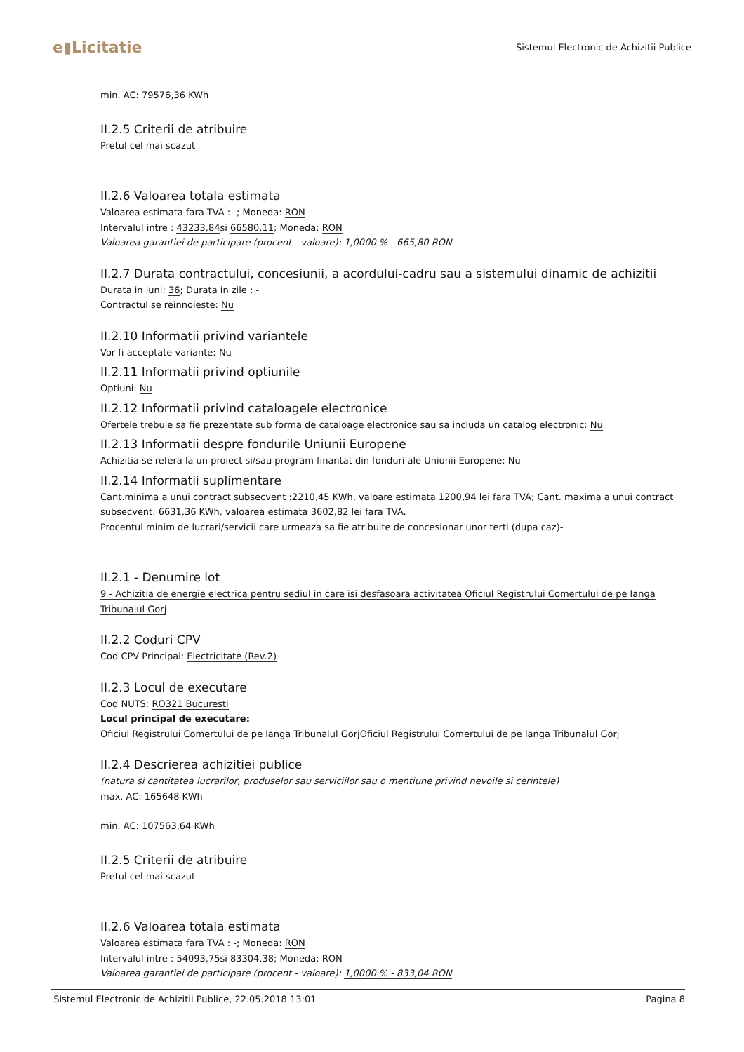e▮Licitatie
Sistemul Electronic de Achizitii Publice
min. AC: 79576,36 KWh
II.2.5 Criterii de atribuire
Pretul cel mai scazut
II.2.6 Valoarea totala estimata
Valoarea estimata fara TVA : -; Moneda: RON
Intervalul intre : 43233,84si 66580,11; Moneda: RON
Valoarea garantiei de participare (procent - valoare): 1,0000 % - 665,80 RON
II.2.7 Durata contractului, concesiunii, a acordului-cadru sau a sistemului dinamic de achizitii
Durata in luni: 36; Durata in zile : -
Contractul se reinnoieste: Nu
II.2.10 Informatii privind variantele
Vor fi acceptate variante: Nu
II.2.11 Informatii privind optiunile
Optiuni: Nu
II.2.12 Informatii privind cataloagele electronice
Ofertele trebuie sa fie prezentate sub forma de cataloage electronice sau sa includa un catalog electronic: Nu
II.2.13 Informatii despre fondurile Uniunii Europene
Achizitia se refera la un proiect si/sau program finantat din fonduri ale Uniunii Europene: Nu
II.2.14 Informatii suplimentare
Cant.minima a unui contract subsecvent :2210,45 KWh, valoare estimata 1200,94 lei fara TVA; Cant. maxima a unui contract subsecvent: 6631,36 KWh, valoarea estimata 3602,82 lei fara TVA.
Procentul minim de lucrari/servicii care urmeaza sa fie atribuite de concesionar unor terti (dupa caz)-
II.2.1 - Denumire lot
9 - Achizitia de energie electrica pentru sediul in care isi desfasoara activitatea Oficiul Registrului Comertului de pe langa Tribunalul Gorj
II.2.2 Coduri CPV
Cod CPV Principal: Electricitate (Rev.2)
II.2.3 Locul de executare
Cod NUTS: RO321 Bucuresti
Locul principal de executare:
Oficiul Registrului Comertului de pe langa Tribunalul GorjOficiul Registrului Comertului de pe langa Tribunalul Gorj
II.2.4 Descrierea achizitiei publice
(natura si cantitatea lucrarilor, produselor sau serviciilor sau o mentiune privind nevoile si cerintele)
max. AC: 165648 KWh
min. AC: 107563,64 KWh
II.2.5 Criterii de atribuire
Pretul cel mai scazut
II.2.6 Valoarea totala estimata
Valoarea estimata fara TVA : -; Moneda: RON
Intervalul intre : 54093,75si 83304,38; Moneda: RON
Valoarea garantiei de participare (procent - valoare): 1,0000 % - 833,04 RON
Sistemul Electronic de Achizitii Publice, 22.05.2018 13:01 Pagina 8